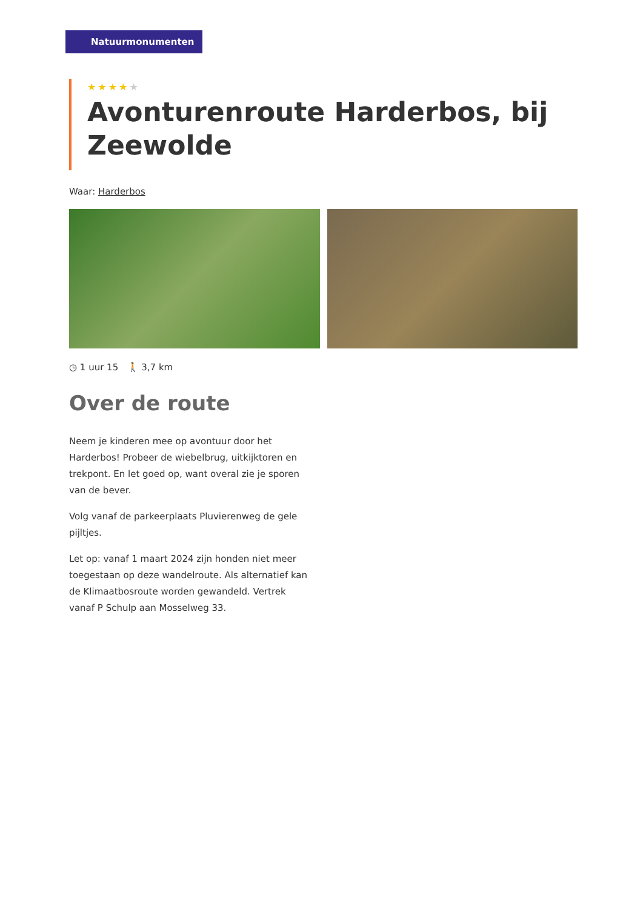Natuurmonumenten
★★★★★
Avonturenroute Harderbos, bij Zeewolde
Waar: Harderbos
◷ 1 uur 15 🚶 3,7 km
Over de route
Neem je kinderen mee op avontuur door het Harderbos! Probeer de wiebelbrug, uitkijktoren en trekpont. En let goed op, want overal zie je sporen van de bever.
Volg vanaf de parkeerplaats Pluvierenweg de gele pijltjes.
Let op: vanaf 1 maart 2024 zijn honden niet meer toegestaan op deze wandelroute. Als alternatief kan de Klimaatbosroute worden gewandeld. Vertrek vanaf P Schulp aan Mosselweg 33.